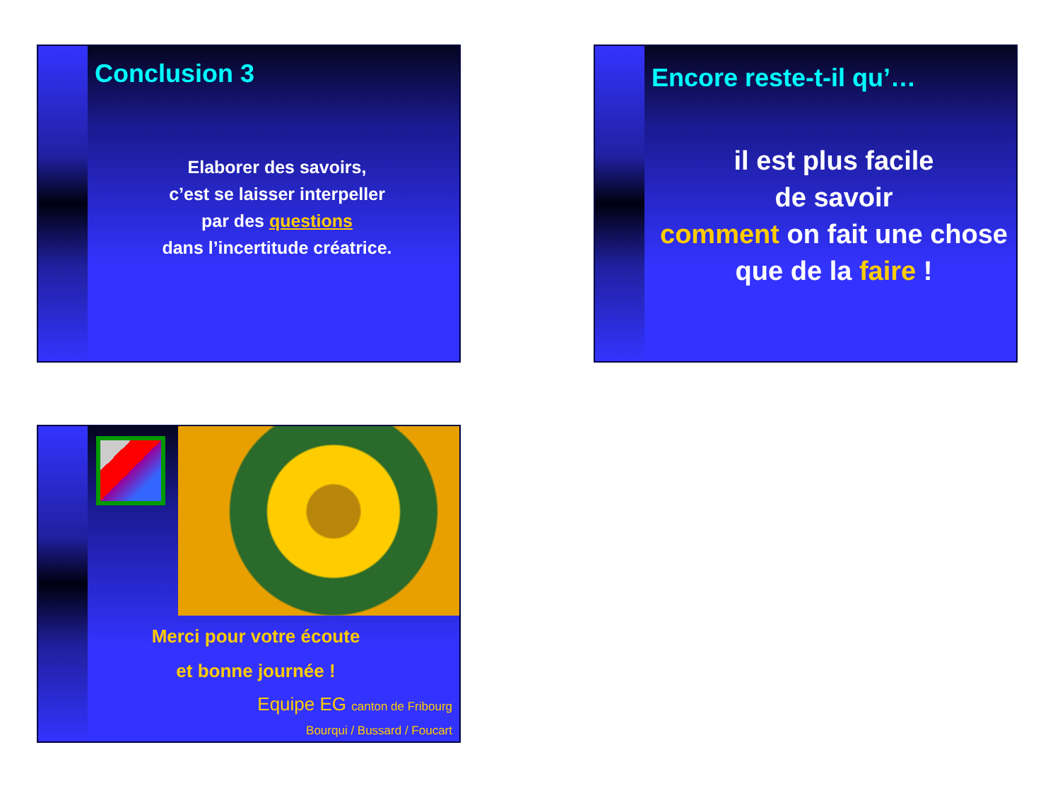Conclusion 3
Elaborer des savoirs,
c’est se laisser interpeller
par des questions
dans l’incertitude créatrice.
Encore reste-t-il qu’…
il est plus facile
de savoir
comment on fait une chose
que de la faire !
Merci pour votre écoute
et bonne journée !
Equipe EG canton de Fribourg
Bourqui / Bussard / Foucart